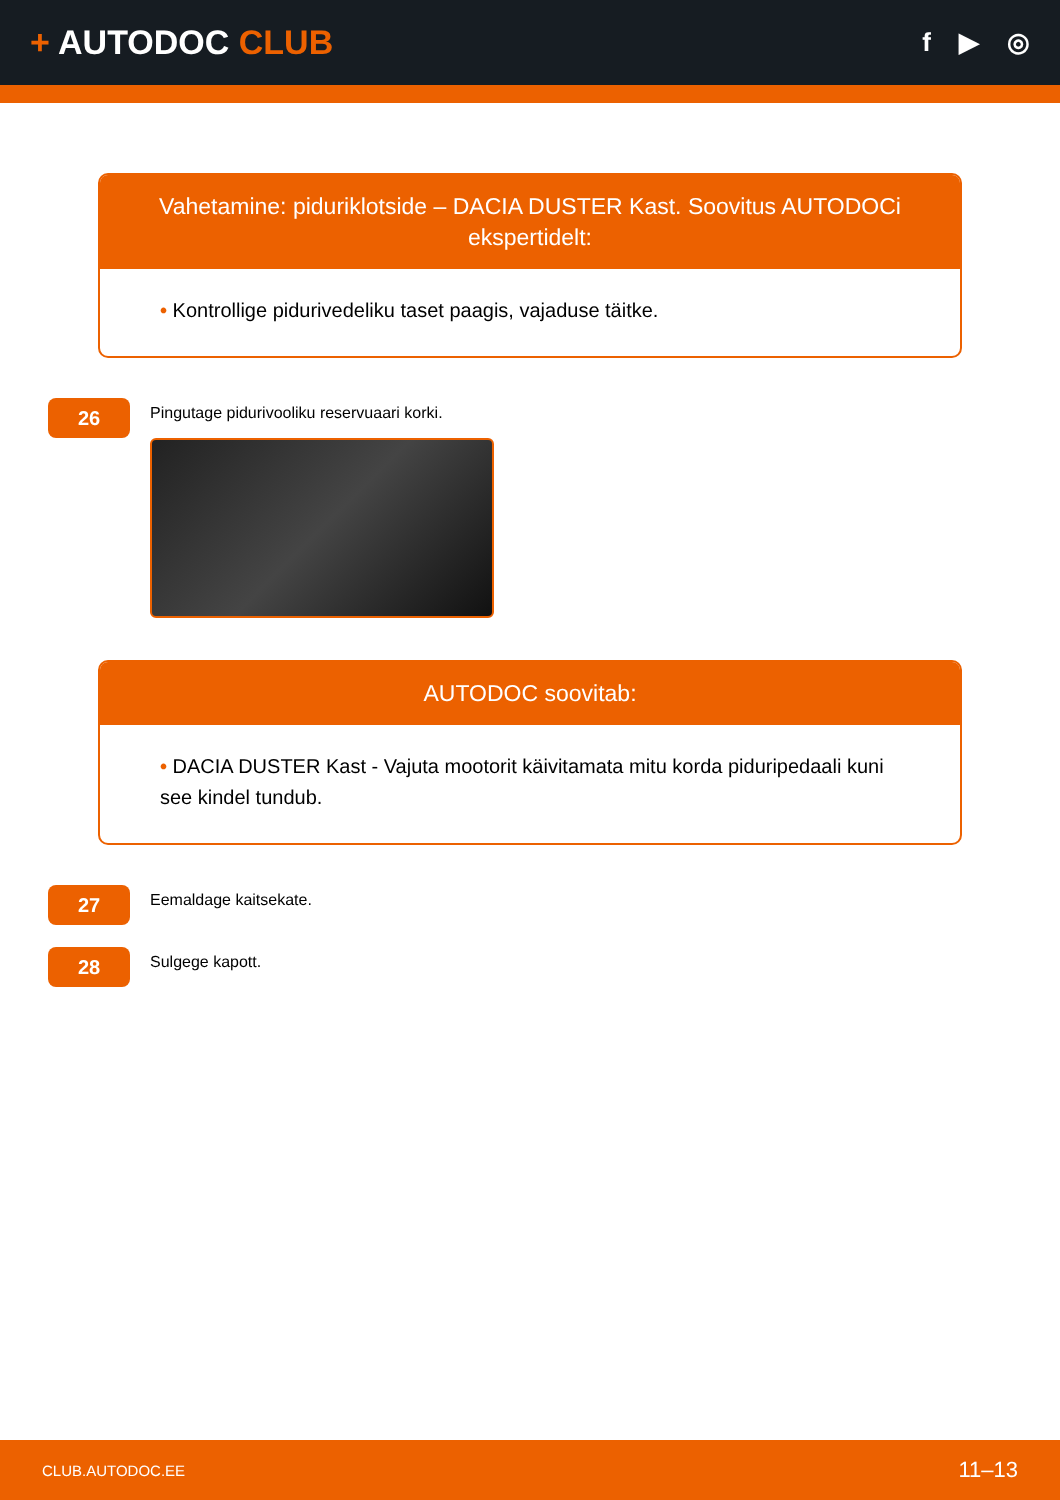+ AUTODOC CLUB
f ▶ ◎
Vahetamine: piduriklotside – DACIA DUSTER Kast. Soovitus AUTODOCi ekspertidelt:
• Kontrollige pidurivedeliku taset paagis, vajaduse täitke.
26
Pingutage pidurivooliku reservuaari korki.
AUTODOC soovitab:
• DACIA DUSTER Kast - Vajuta mootorit käivitamata mitu korda piduripedaali kuni see kindel tundub.
27
Eemaldage kaitsekate.
28
Sulgege kapott.
CLUB.AUTODOC.EE 11–13